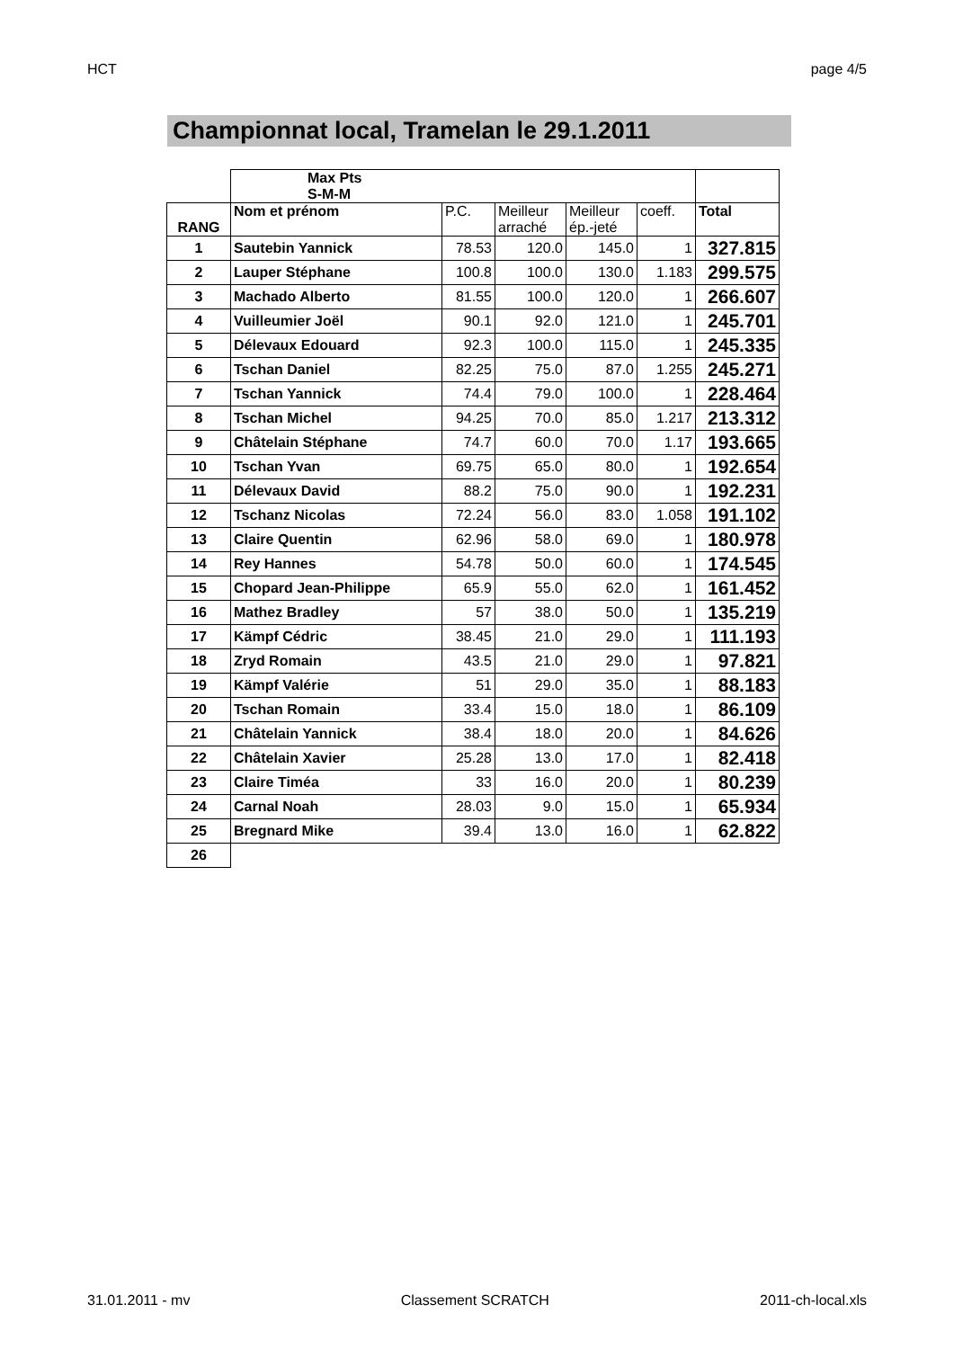HCT page 4/5
Championnat local, Tramelan le 29.1.2011
| | Max Pts S-M-M | | | | | |
| RANG | Nom et prénom | P.C. | Meilleur arraché | Meilleur ép.-jeté | coeff. | Total |
| 1 | Sautebin Yannick | 78.53 | 120.0 | 145.0 | 1 | 327.815 |
| 2 | Lauper Stéphane | 100.8 | 100.0 | 130.0 | 1.183 | 299.575 |
| 3 | Machado Alberto | 81.55 | 100.0 | 120.0 | 1 | 266.607 |
| 4 | Vuilleumier Joël | 90.1 | 92.0 | 121.0 | 1 | 245.701 |
| 5 | Délevaux Edouard | 92.3 | 100.0 | 115.0 | 1 | 245.335 |
| 6 | Tschan Daniel | 82.25 | 75.0 | 87.0 | 1.255 | 245.271 |
| 7 | Tschan Yannick | 74.4 | 79.0 | 100.0 | 1 | 228.464 |
| 8 | Tschan Michel | 94.25 | 70.0 | 85.0 | 1.217 | 213.312 |
| 9 | Châtelain Stéphane | 74.7 | 60.0 | 70.0 | 1.17 | 193.665 |
| 10 | Tschan Yvan | 69.75 | 65.0 | 80.0 | 1 | 192.654 |
| 11 | Délevaux David | 88.2 | 75.0 | 90.0 | 1 | 192.231 |
| 12 | Tschanz Nicolas | 72.24 | 56.0 | 83.0 | 1.058 | 191.102 |
| 13 | Claire Quentin | 62.96 | 58.0 | 69.0 | 1 | 180.978 |
| 14 | Rey Hannes | 54.78 | 50.0 | 60.0 | 1 | 174.545 |
| 15 | Chopard Jean-Philippe | 65.9 | 55.0 | 62.0 | 1 | 161.452 |
| 16 | Mathez Bradley | 57 | 38.0 | 50.0 | 1 | 135.219 |
| 17 | Kämpf Cédric | 38.45 | 21.0 | 29.0 | 1 | 111.193 |
| 18 | Zryd Romain | 43.5 | 21.0 | 29.0 | 1 | 97.821 |
| 19 | Kämpf Valérie | 51 | 29.0 | 35.0 | 1 | 88.183 |
| 20 | Tschan Romain | 33.4 | 15.0 | 18.0 | 1 | 86.109 |
| 21 | Châtelain Yannick | 38.4 | 18.0 | 20.0 | 1 | 84.626 |
| 22 | Châtelain Xavier | 25.28 | 13.0 | 17.0 | 1 | 82.418 |
| 23 | Claire Timéa | 33 | 16.0 | 20.0 | 1 | 80.239 |
| 24 | Carnal Noah | 28.03 | 9.0 | 15.0 | 1 | 65.934 |
| 25 | Bregnard Mike | 39.4 | 13.0 | 16.0 | 1 | 62.822 |
| 26 | | | | | | |
31.01.2011 - mv Classement SCRATCH 2011-ch-local.xls